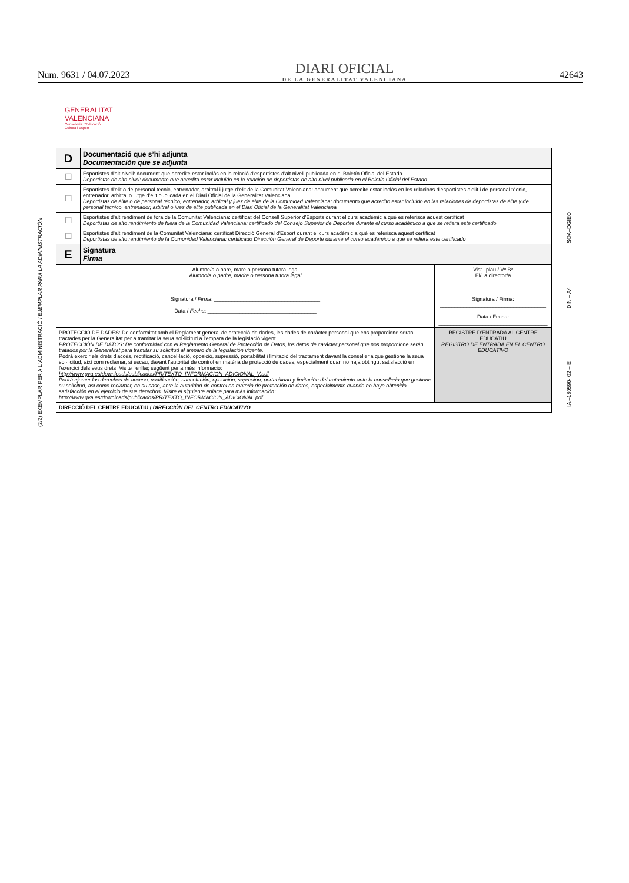Num. 9631 / 04.07.2023
DIARI OFICIAL
DE LA GENERALITAT VALENCIANA
42643
GENERALITAT
VALENCIANA
Conselleria d'Educació,
Cultura i Esport
(2/2) EXEMPLAR PER A L´ADMINISTRACIÓ / EJEMPLAR PARA LA ADMINISTRACIÓN
SOA–DGIEO
DIN – A4
IA –180590- 02 – E
| D | Documentació que s’hi adjunta Documentación que se adjunta | |
| ☐ | Esportistes d'alt nivell: document que acredite estar inclòs en la relació d'esportistes d'alt nivell publicada en el Boletín Oficial del Estado Deportistas de alto nivel: documento que acredito estar incluido en la relación de deportistas de alto nivel publicada en el Boletín Oficial del Estado | |
| ☐ | Esportistes d’elit o de personal tècnic, entrenador, arbitral i jutge d’elit de la Comunitat Valenciana: document que acredite estar inclòs en les relacions d'esportistes d'elit i de personal tècnic, entrenador, arbitral o jutge d’elit publicada en el Diari Oficial de la Generalitat Valenciana Deportistas de élite o de personal técnico, entrenador, arbitral y juez de élite de la Comunidad Valenciana: documento que acredito estar incluido en las relaciones de deportistas de élite y de personal técnico, entrenador, arbitral o juez de élite publicada en el Diari Oficial de la Generalitat Valenciana | |
| ☐ | Esportistes d'alt rendiment de fora de la Comunitat Valenciana: certificat del Consell Superior d'Esports durant el curs acadèmic a què es referisca aquest certificat Deportistas de alto rendimiento de fuera de la Comunidad Valenciana: certificado del Consejo Superior de Deportes durante el curso académico a que se refiera este certificado | |
| ☐ | Esportistes d'alt rendiment de la Comunitat Valenciana: certificat Direcció General d'Esport durant el curs acadèmic a què es referisca aquest certificat Deportistas de alto rendimiento de la Comunidad Valenciana: certificado Dirección General de Deporte durante el curso académico a que se refiera este certificado | |
| E | Signatura Firma | |
| Alumne/a o pare, mare o persona tutora legal Alumno/a o padre, madre o persona tutora legal Signatura / Firma : ____________________________________ Data / Fecha : _____________________________________ | | Vist i plau / Vº Bº El/La director/a Signatura / Firma: ____________________________________ Data / Fecha: _____________________________________ |
| PROTECCIÓ DE DADES: De conformitat amb el Reglament general de protecció de dades, les dades de caràcter personal que ens proporcione seran tractades per la Generalitat per a tramitar la seua sol·licitud a l'empara de la legislació vigent. PROTECCIÓN DE DATOS: De conformidad con el Reglamento General de Protección de Datos, los datos de carácter personal que nos proporcione serán tratados por la Generalitat para tramitar su solicitud al amparo de la legislación vigente. Podrà exercir els drets d'accés, rectificació, cancel·lació, oposició, supressió, portabilitat i limitació del tractament davant la conselleria que gestione la seua sol·licitud, així com reclamar, si escau, davant l'autoritat de control en matèria de protecció de dades, especialment quan no haja obtingut satisfacció en l'exercici dels seus drets. Visite l'enllaç següent per a més informació: http://www.gva.es/downloads/publicados/PR/TEXTO_INFORMACION_ADICIONAL_V.pdf Podrá ejercer los derechos de acceso, rectificación, cancelación, oposición, supresión, portabilidad y limitación del tratamiento ante la conselleria que gestione su solicitud, así como reclamar, en su caso, ante la autoridad de control en materia de protección de datos, especialmente cuando no haya obtenido satisfacción en el ejercicio de sus derechos. Visite el siguiente enlace para más información: http://www.gva.es/downloads/publicados/PR/TEXTO_INFORMACION_ADICIONAL.pdf | | REGISTRE D'ENTRADA AL CENTRE EDUCATIU REGISTRO DE ENTRADA EN EL CENTRO EDUCATIVO |
| DIRECCIÓ DEL CENTRE EDUCATIU / DIRECCIÓN DEL CENTRO EDUCATIVO | | |